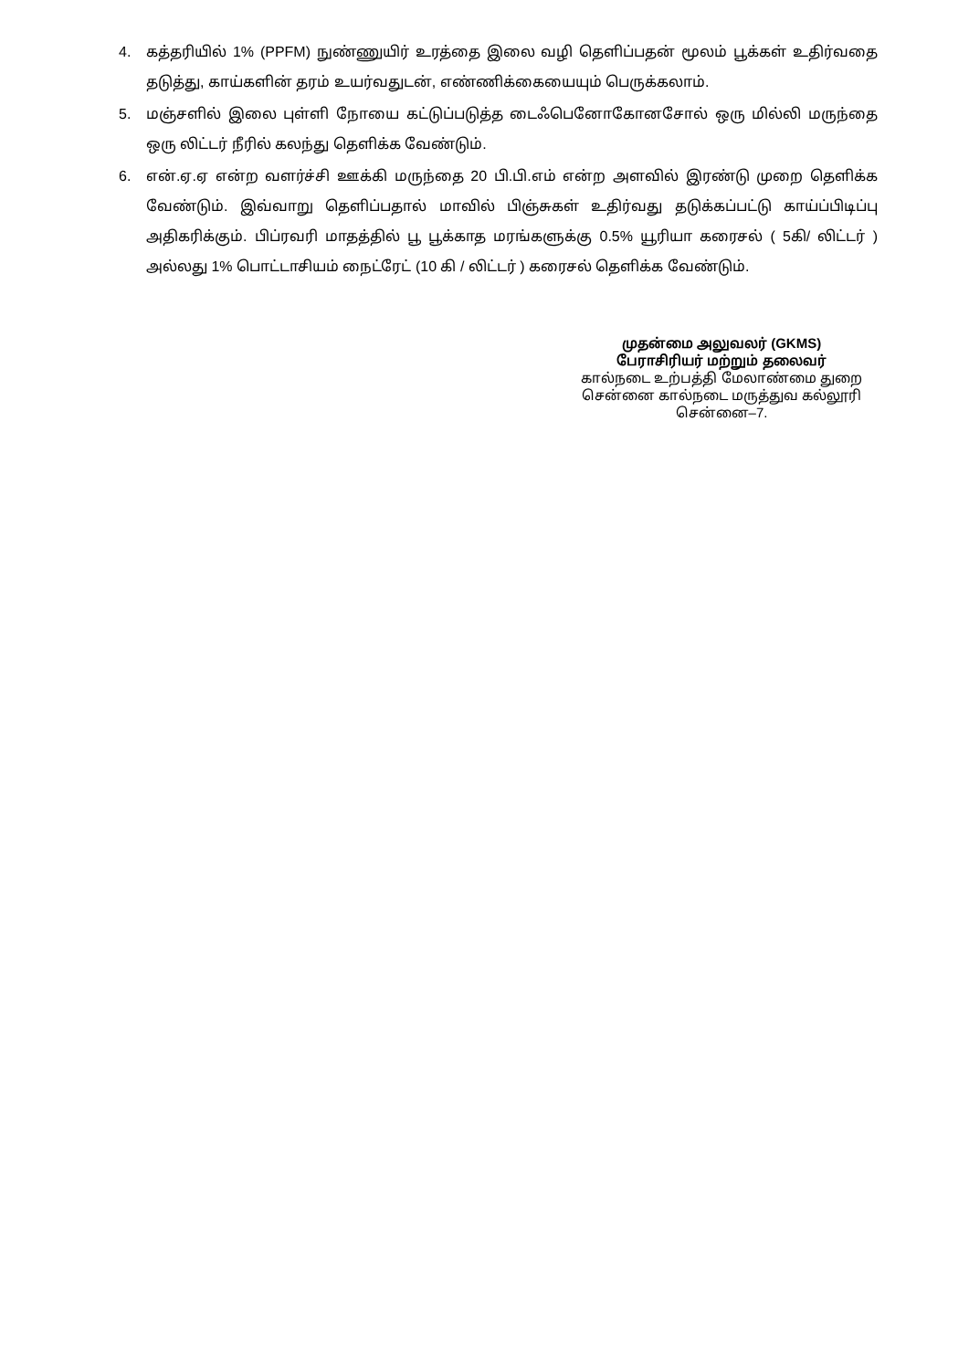4. கத்தரியில் 1% (PPFM) நுண்ணுயிர் உரத்தை இலை வழி தெளிப்பதன் மூலம் பூக்கள் உதிர்வதை தடுத்து, காய்களின் தரம் உயர்வதுடன், எண்ணிக்கையையும் பெருக்கலாம்.
5. மஞ்சளில் இலை புள்ளி நோயை கட்டுப்படுத்த டைஃபெனோகோனசோல் ஒரு மில்லி மருந்தை ஒரு லிட்டர் நீரில் கலந்து தெளிக்க வேண்டும்.
6. என்.ஏ.ஏ என்ற வளர்ச்சி ஊக்கி மருந்தை 20 பி.பி.எம் என்ற அளவில் இரண்டு முறை தெளிக்க வேண்டும். இவ்வாறு தெளிப்பதால் மாவில் பிஞ்சுகள் உதிர்வது தடுக்கப்பட்டு காய்ப்பிடிப்பு அதிகரிக்கும். பிப்ரவரி மாதத்தில் பூ பூக்காத மரங்களுக்கு 0.5% யூரியா கரைசல் ( 5கி/ லிட்டர் ) அல்லது 1% பொட்டாசியம் நைட்ரேட் (10 கி / லிட்டர் ) கரைசல் தெளிக்க வேண்டும்.
முதன்மை அலுவலர் (GKMS)
பேராசிரியர் மற்றும் தலைவர்
கால்நடை உற்பத்தி மேலாண்மை துறை
சென்னை கால்நடை மருத்துவ கல்லூரி
சென்னை–7.